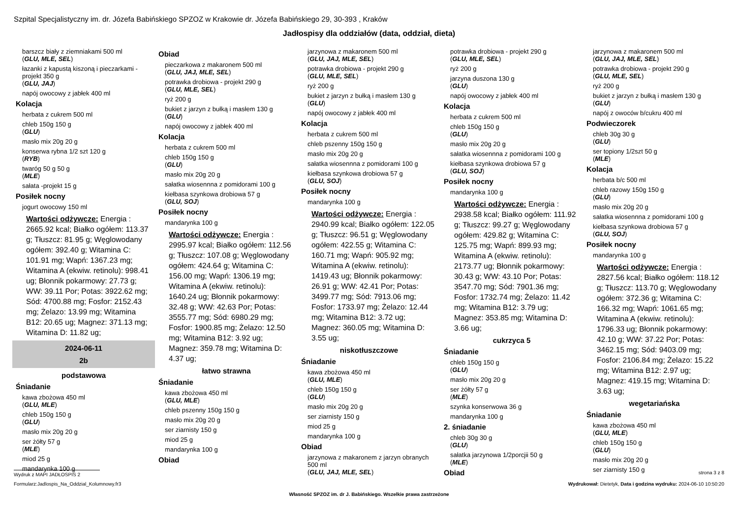Szpital Specjalistyczny im. dr. Józefa Babińskiego SPZOZ w Krakowie dr. Józefa Babińskiego 29, 30-393 , Kraków
Jadłospisy dla oddziałów (data, oddział, dieta)
barszcz biały z ziemniakami 500 ml
(GLU, MLE, SEL)
łazanki z kapustą kiszoną i pieczarkami -projekt 350 g
(GLU, JAJ)
napój owocowy z jabłek 400 ml
Kolacja
herbata z cukrem 500 ml
chleb 150g 150 g
(GLU)
masło mix 20g 20 g
konserwa rybna 1/2 szt 120 g
(RYB)
twaróg 50 g 50 g
(MLE)
sałata -projekt 15 g
Posiłek nocny
jogurt owocowy 150 ml
Wartości odżywcze: Energia : 2665.92 kcal; Białko ogółem: 113.37 g; Tłuszcz: 81.95 g; Węglowodany ogółem: 392.40 g; Witamina C: 101.91 mg; Wapń: 1367.23 mg; Witamina A (ekwiw. retinolu): 998.41 ug; Błonnik pokarmowy: 27.73 g; WW: 39.11 Por; Potas: 3922.62 mg; Sód: 4700.88 mg; Fosfor: 2152.43 mg; Żelazo: 13.99 mg; Witamina B12: 20.65 ug; Magnez: 371.13 mg; Witamina D: 11.82 ug;
2024-06-11
2b
podstawowa
Śniadanie
kawa zbożowa 450 ml
(GLU, MLE)
chleb 150g 150 g
(GLU)
masło mix 20g 20 g
ser żółty 57 g
(MLE)
miod 25 g
mandarynka 100 g
Obiad
pieczarkowa z makaronem 500 ml
(GLU, JAJ, MLE, SEL)
potrawka drobiowa - projekt 290 g
(GLU, MLE, SEL)
ryż 200 g
bukiet z jarzyn z bułką i masłem 130 g
(GLU)
napój owocowy z jabłek 400 ml
Kolacja
herbata z cukrem 500 ml
chleb 150g 150 g
(GLU)
masło mix 20g 20 g
sałatka wiosennna z pomidorami 100 g
kiełbasa szynkowa drobiowa 57 g
(GLU, SOJ)
Posiłek nocny
mandarynka 100 g
Wartości odżywcze: Energia : 2995.97 kcal; Białko ogółem: 112.56 g; Tłuszcz: 107.08 g; Węglowodany ogółem: 424.64 g; Witamina C: 156.00 mg; Wapń: 1306.19 mg; Witamina A (ekwiw. retinolu): 1640.24 ug; Błonnik pokarmowy: 32.48 g; WW: 42.63 Por; Potas: 3555.77 mg; Sód: 6980.29 mg; Fosfor: 1900.85 mg; Żelazo: 12.50 mg; Witamina B12: 3.92 ug; Magnez: 359.78 mg; Witamina D: 4.37 ug;
łatwo strawna
Śniadanie
kawa zbożowa 450 ml
(GLU, MLE)
chleb pszenny 150g 150 g
masło mix 20g 20 g
ser ziarnisty 150 g
miod 25 g
mandarynka 100 g
Obiad
jarzynowa z makaronem 500 ml
(GLU, JAJ, MLE, SEL)
potrawka drobiowa - projekt 290 g
(GLU, MLE, SEL)
ryż 200 g
bukiet z jarzyn z bułką i masłem 130 g
(GLU)
napój owocowy z jabłek 400 ml
Kolacja
herbata z cukrem 500 ml
chleb pszenny 150g 150 g
masło mix 20g 20 g
sałatka wiosennna z pomidorami 100 g
kiełbasa szynkowa drobiowa 57 g
(GLU, SOJ)
Posiłek nocny
mandarynka 100 g
Wartości odżywcze: Energia : 2940.99 kcal; Białko ogółem: 122.05 g; Tłuszcz: 96.51 g; Węglowodany ogółem: 422.55 g; Witamina C: 160.71 mg; Wapń: 905.92 mg; Witamina A (ekwiw. retinolu): 1419.43 ug; Błonnik pokarmowy: 26.91 g; WW: 42.41 Por; Potas: 3499.77 mg; Sód: 7913.06 mg; Fosfor: 1733.97 mg; Żelazo: 12.44 mg; Witamina B12: 3.72 ug; Magnez: 360.05 mg; Witamina D: 3.55 ug;
niskotłuszczowe
Śniadanie
kawa zbożowa 450 ml
(GLU, MLE)
chleb 150g 150 g
(GLU)
masło mix 20g 20 g
ser ziarnisty 150 g
miod 25 g
mandarynka 100 g
Obiad
jarzynowa z makaronem z jarzyn obranych 500 ml
(GLU, JAJ, MLE, SEL)
potrawka drobiowa - projekt 290 g
(GLU, MLE, SEL)
ryż 200 g
jarzyna duszona 130 g
(GLU)
napój owocowy z jabłek 400 ml
Kolacja
herbata z cukrem 500 ml
chleb 150g 150 g
(GLU)
masło mix 20g 20 g
sałatka wiosennna z pomidorami 100 g
kiełbasa szynkowa drobiowa 57 g
(GLU, SOJ)
Posiłek nocny
mandarynka 100 g
Wartości odżywcze: Energia : 2938.58 kcal; Białko ogółem: 111.92 g; Tłuszcz: 99.27 g; Węglowodany ogółem: 429.82 g; Witamina C: 125.75 mg; Wapń: 899.93 mg; Witamina A (ekwiw. retinolu): 2173.77 ug; Błonnik pokarmowy: 30.43 g; WW: 43.10 Por; Potas: 3547.70 mg; Sód: 7901.36 mg; Fosfor: 1732.74 mg; Żelazo: 11.42 mg; Witamina B12: 3.79 ug; Magnez: 353.85 mg; Witamina D: 3.66 ug;
cukrzyca 5
Śniadanie
chleb 150g 150 g
(GLU)
masło mix 20g 20 g
ser żółty 57 g
(MLE)
szynka konserwowa 36 g
mandarynka 100 g
2. śniadanie
chleb 30g 30 g
(GLU)
sałatka jarzynowa 1/2porcjii 50 g
(MLE)
Obiad
jarzynowa z makaronem 500 ml
(GLU, JAJ, MLE, SEL)
potrawka drobiowa - projekt 290 g
(GLU, MLE, SEL)
ryż 200 g
bukiet z jarzyn z bułką i masłem 130 g
(GLU)
napój z owoców b/cukru 400 ml
Podwieczorek
chleb 30g 30 g
(GLU)
ser topiony 1/2szt 50 g
(MLE)
Kolacja
herbata b/c 500 ml
chleb razowy 150g 150 g
(GLU)
masło mix 20g 20 g
sałatka wiosennna z pomidorami 100 g
kiełbasa szynkowa drobiowa 57 g
(GLU, SOJ)
Posiłek nocny
mandarynka 100 g
Wartości odżywcze: Energia : 2827.56 kcal; Białko ogółem: 118.12 g; Tłuszcz: 113.70 g; Węglowodany ogółem: 372.36 g; Witamina C: 166.32 mg; Wapń: 1061.65 mg; Witamina A (ekwiw. retinolu): 1796.33 ug; Błonnik pokarmowy: 42.10 g; WW: 37.22 Por; Potas: 3462.15 mg; Sód: 9403.09 mg; Fosfor: 2106.84 mg; Żelazo: 15.22 mg; Witamina B12: 2.97 ug; Magnez: 419.15 mg; Witamina D: 3.63 ug;
wegetariańska
Śniadanie
kawa zbożowa 450 ml
(GLU, MLE)
chleb 150g 150 g
(GLU)
masło mix 20g 20 g
ser ziarnisty 150 g
Wydruk z MAPI JADŁOSPIS 2 strona 3 z 8
Formularz:Jadlospis_Na_Oddzial_Kolumnowy.fr3 Wydrukował: Dietetyk, Data i godzina wydruku: 2024-06-10 10:50:20
Własność SPZOZ im. dr J. Babińskiego. Wszelkie prawa zastrzeżone